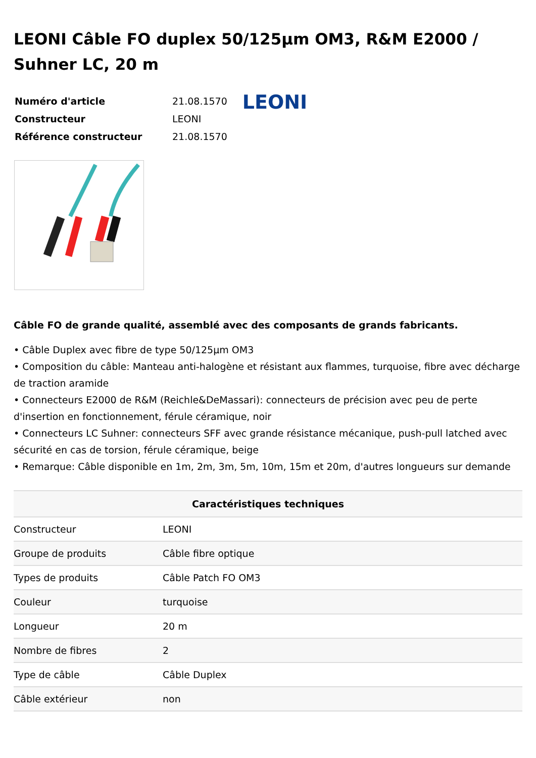LEONI Câble FO duplex 50/125µm OM3, R&M E2000 / Suhner LC, 20 m
| Numéro d'article | 21.08.1570 |
| Constructeur | LEONI |
| Référence constructeur | 21.08.1570 |
LEONI
Câble FO de grande qualité, assemblé avec des composants de grands fabricants.
• Câble Duplex avec fibre de type 50/125µm OM3
• Composition du câble: Manteau anti-halogène et résistant aux flammes, turquoise, fibre avec décharge de traction aramide
• Connecteurs E2000 de R&M (Reichle&DeMassari): connecteurs de précision avec peu de perte d'insertion en fonctionnement, férule céramique, noir
• Connecteurs LC Suhner: connecteurs SFF avec grande résistance mécanique, push-pull latched avec sécurité en cas de torsion, férule céramique, beige
• Remarque: Câble disponible en 1m, 2m, 3m, 5m, 10m, 15m et 20m, d'autres longueurs sur demande
| Caractéristiques techniques | |
| --- | --- |
| Constructeur | LEONI |
| Groupe de produits | Câble fibre optique |
| Types de produits | Câble Patch FO OM3 |
| Couleur | turquoise |
| Longueur | 20 m |
| Nombre de fibres | 2 |
| Type de câble | Câble Duplex |
| Câble extérieur | non |